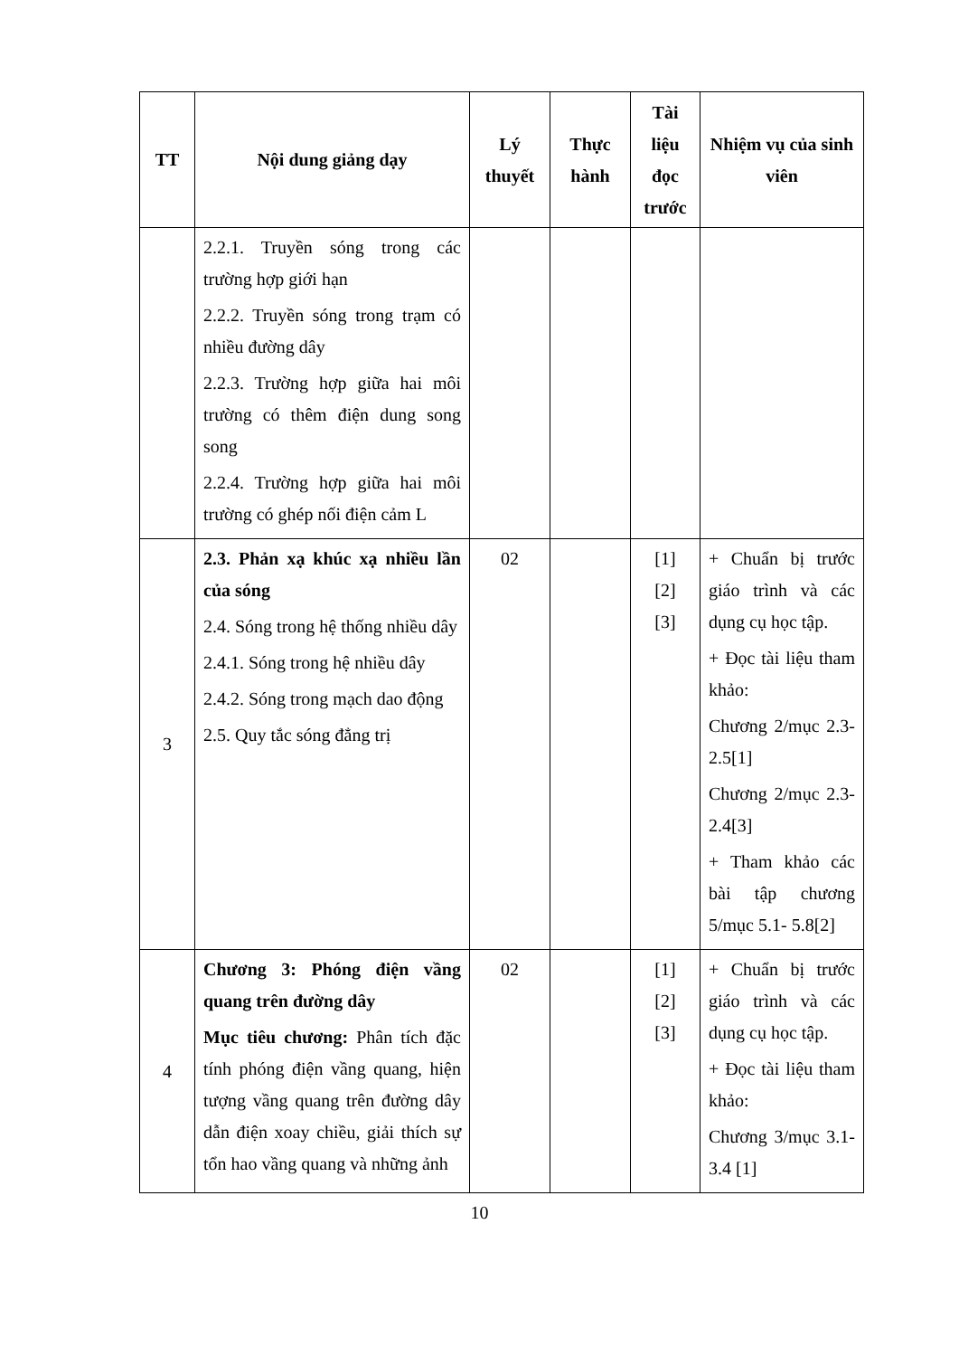| TT | Nội dung giảng dạy | Lý thuyết | Thực hành | Tài liệu đọc trước | Nhiệm vụ của sinh viên |
| --- | --- | --- | --- | --- | --- |
| | 2.2.1. Truyền sóng trong các trường hợp giới hạn 2.2.2. Truyền sóng trong trạm có nhiều đường dây 2.2.3. Trường hợp giữa hai môi trường có thêm điện dung song song 2.2.4. Trường hợp giữa hai môi trường có ghép nối điện cảm L | | | | |
| 3 | 2.3. Phản xạ khúc xạ nhiều lần của sóng 2.4. Sóng trong hệ thống nhiều dây 2.4.1. Sóng trong hệ nhiều dây 2.4.2. Sóng trong mạch dao động 2.5. Quy tắc sóng đẳng trị | 02 | | [1] [2] [3] | + Chuẩn bị trước giáo trình và các dụng cụ học tập. + Đọc tài liệu tham khảo: Chương 2/mục 2.3- 2.5[1] Chương 2/mục 2.3- 2.4[3] + Tham khảo các bài tập chương 5/mục 5.1- 5.8[2] |
| 4 | Chương 3: Phóng điện vầng quang trên đường dây Mục tiêu chương: Phân tích đặc tính phóng điện vầng quang, hiện tượng vầng quang trên đường dây dẫn điện xoay chiều, giải thích sự tổn hao vầng quang và những ảnh | 02 | | [1] [2] [3] | + Chuẩn bị trước giáo trình và các dụng cụ học tập. + Đọc tài liệu tham khảo: Chương 3/mục 3.1- 3.4 [1] |
10